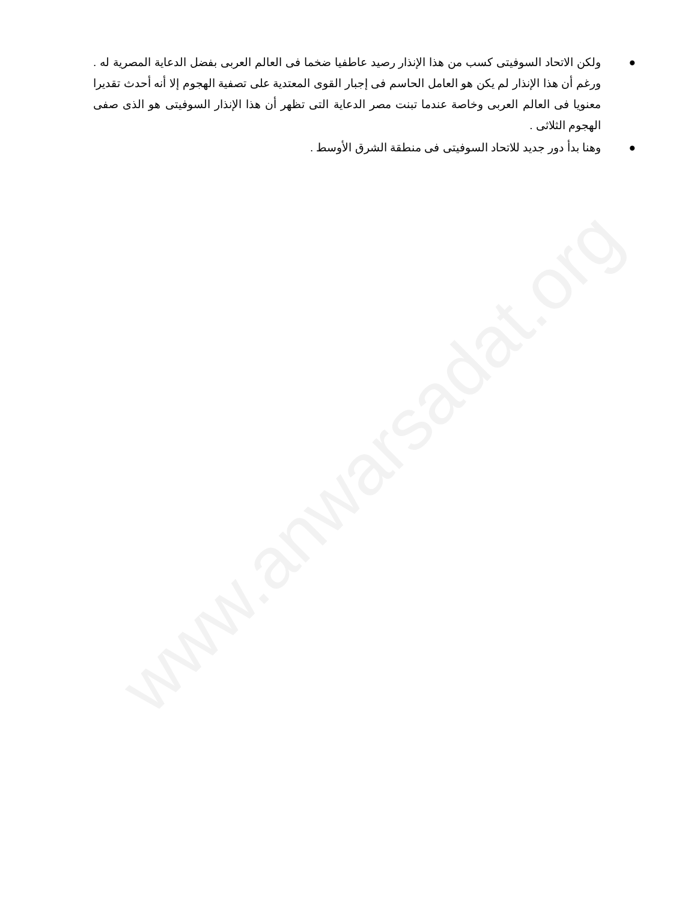www.anwarsadat.org
● ولكن الاتحاد السوفيتى كسب من هذا الإنذار رصيد عاطفيا ضخما فى العالم العربى بفضل الدعاية المصرية له . ورغم أن هذا الإنذار لم يكن هو العامل الحاسم فى إجبار القوى المعتدية على تصفية الهجوم إلا أنه أحدث تقديرا معنويا فى العالم العربى وخاصة عندما تبنت مصر الدعاية التى تظهر أن هذا الإنذار السوفيتى هو الذى صفى الهجوم الثلاثى .
● وهنا بدأ دور جديد للاتحاد السوفيتى فى منطقة الشرق الأوسط .